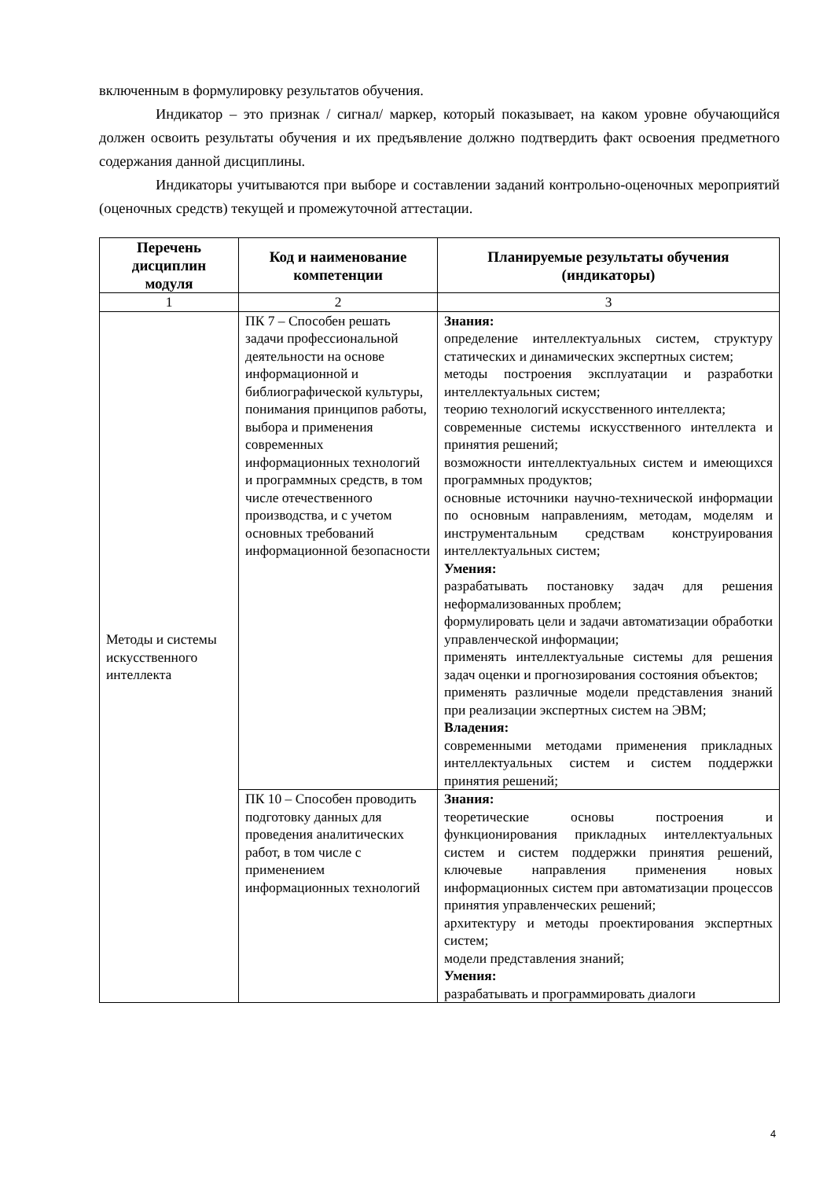включенным в формулировку результатов обучения.
Индикатор – это признак / сигнал/ маркер, который показывает, на каком уровне обучающийся должен освоить результаты обучения и их предъявление должно подтвердить факт освоения предметного содержания данной дисциплины.
Индикаторы учитываются при выборе и составлении заданий контрольно-оценочных мероприятий (оценочных средств) текущей и промежуточной аттестации.
| Перечень дисциплин модуля | Код и наименование компетенции | Планируемые результаты обучения (индикаторы) |
| --- | --- | --- |
| 1 | 2 | 3 |
| Методы и системы искусственного интеллекта | ПК 7 – Способен решать задачи профессиональной деятельности на основе информационной и библиографической культуры, понимания принципов работы, выбора и применения современных информационных технологий и программных средств, в том числе отечественного производства, и с учетом основных требований информационной безопасности | Знания: определение интеллектуальных систем, структуру статических и динамических экспертных систем; методы построения эксплуатации и разработки интеллектуальных систем; теорию технологий искусственного интеллекта; современные системы искусственного интеллекта и принятия решений; возможности интеллектуальных систем и имеющихся программных продуктов; основные источники научно-технической информации по основным направлениям, методам, моделям и инструментальным средствам конструирования интеллектуальных систем; Умения: разрабатывать постановку задач для решения неформализованных проблем; формулировать цели и задачи автоматизации обработки управленческой информации; применять интеллектуальные системы для решения задач оценки и прогнозирования состояния объектов; применять различные модели представления знаний при реализации экспертных систем на ЭВМ; Владения: современными методами применения прикладных интеллектуальных систем и систем поддержки принятия решений; |
| | ПК 10 – Способен проводить подготовку данных для проведения аналитических работ, в том числе с применением информационных технологий | Знания: теоретические основы построения и функционирования прикладных интеллектуальных систем и систем поддержки принятия решений, ключевые направления применения новых информационных систем при автоматизации процессов принятия управленческих решений; архитектуру и методы проектирования экспертных систем; модели представления знаний; Умения: разрабатывать и программировать диалоги |
4